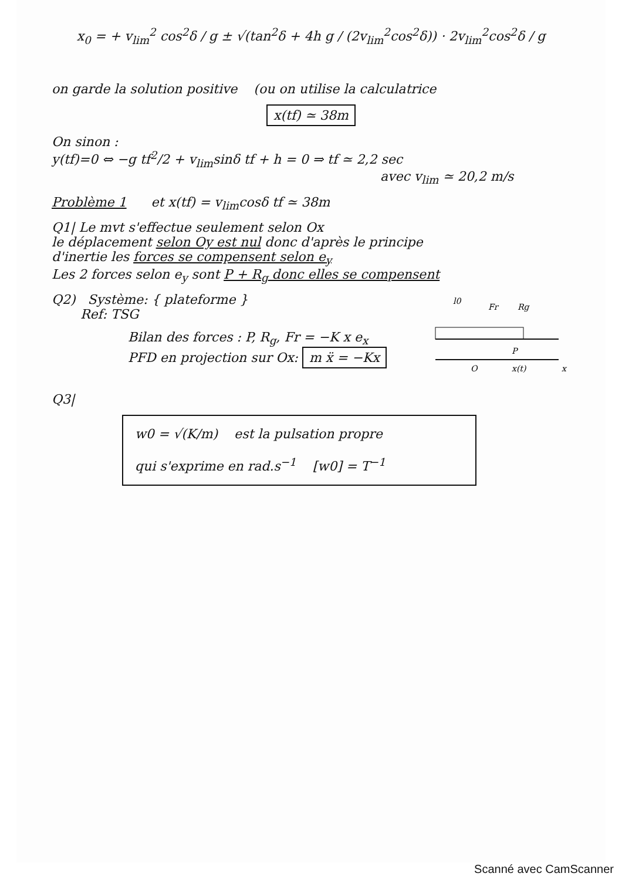x<sub>0</sub> = + v<sub>lim</sub><sup>2</sup> cos<sup>2</sup>δ / g ± √(tan<sup>2</sup>δ + 4h g / (2v<sub>lim</sub><sup>2</sup>cos<sup>2</sup>δ)) · 2v<sub>lim</sub><sup>2</sup>cos<sup>2</sup>δ / g
on garde la solution positive (ou on utilise la calculatrice
x(tf) ≃ 38m
On sinon :
y(tf)=0 ⇔ −g tf<sup>2</sup>/2 + v<sub>lim</sub>sinδ tf + h = 0 ⇒ tf ≃ 2,2 sec
avec v<sub>lim</sub> ≃ 20,2 m/s
Problème 1 et x(tf) = v<sub>lim</sub>cosδ tf ≃ 38m
Q1| Le mvt s'effectue seulement selon Ox
le déplacement selon Oy est nul donc d'après le principe
d'inertie les forces se compensent selon e<sub>y</sub>
Les 2 forces selon e<sub>y</sub> sont P + R<sub>g</sub> donc elles se compensent
l0
Fr
Rg
P
O
x(t)
x
Q2) Système: { plateforme }
Ref: TSG
Bilan des forces : P, R<sub>g</sub>, Fr = −K x e<sub>x</sub>
PFD en projection sur Ox: m ẍ = −Kx
Q3|
w0 = √(K/m) est la pulsation propre
qui s'exprime en rad.s<sup>−1</sup> [w0] = T<sup>−1</sup>
Scanné avec CamScanner